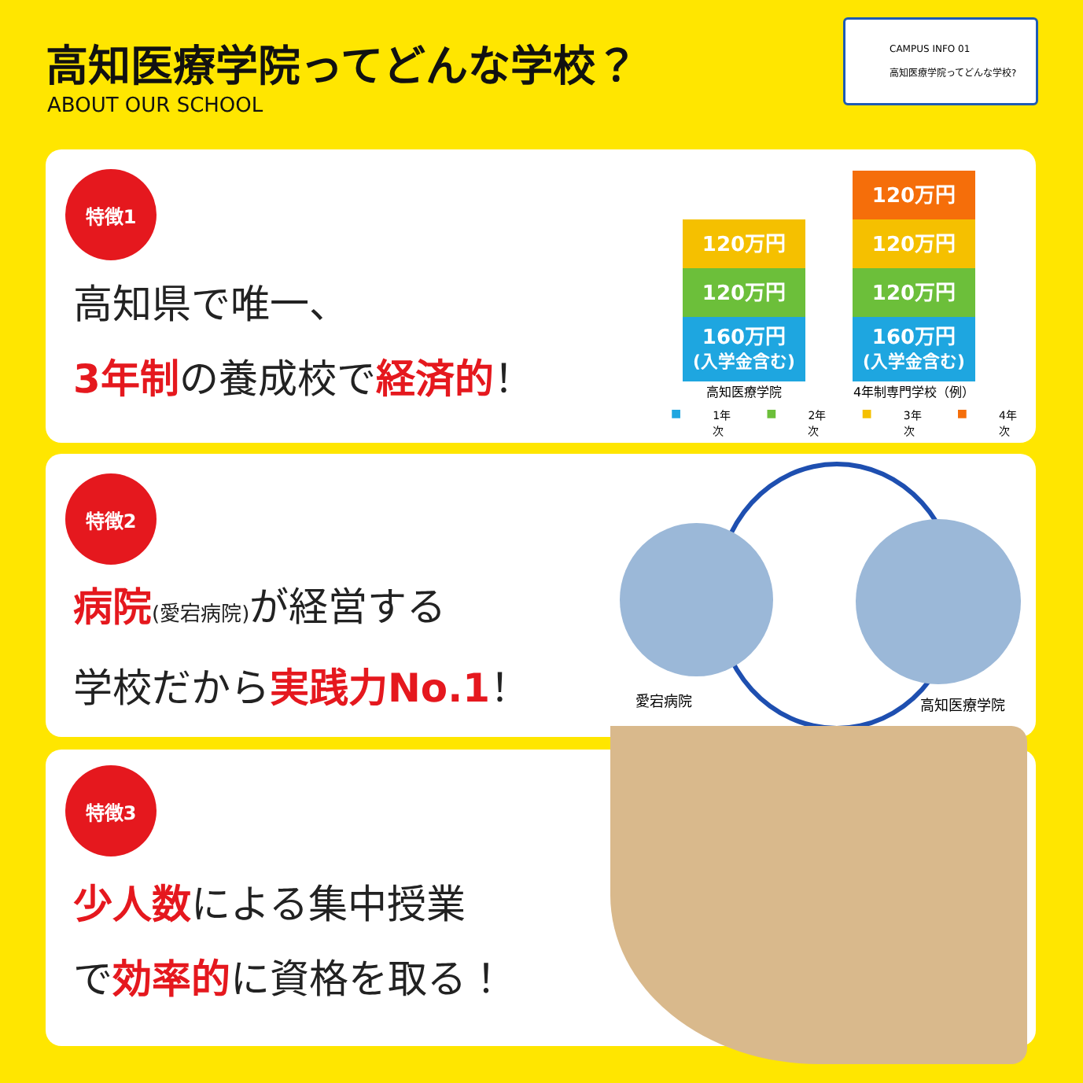高知医療学院ってどんな学校？
ABOUT OUR SCHOOL
CAMPUS INFO 01
高知医療学院ってどんな学校?
特徴1
高知県で唯一、
3年制の養成校で経済的！
120万円
120万円
160万円
(入学金含む)
120万円
120万円
120万円
160万円
(入学金含む)
高知医療学院 4年制専門学校（例）
■ 1年次 ■ 2年次 ■ 3年次 ■ 4年次
特徴2
病院(愛宕病院) が経営する
学校だから実践力No.1！
愛宕病院 高知医療学院
特徴3
少人数による集中授業
で効率的に資格を取る！